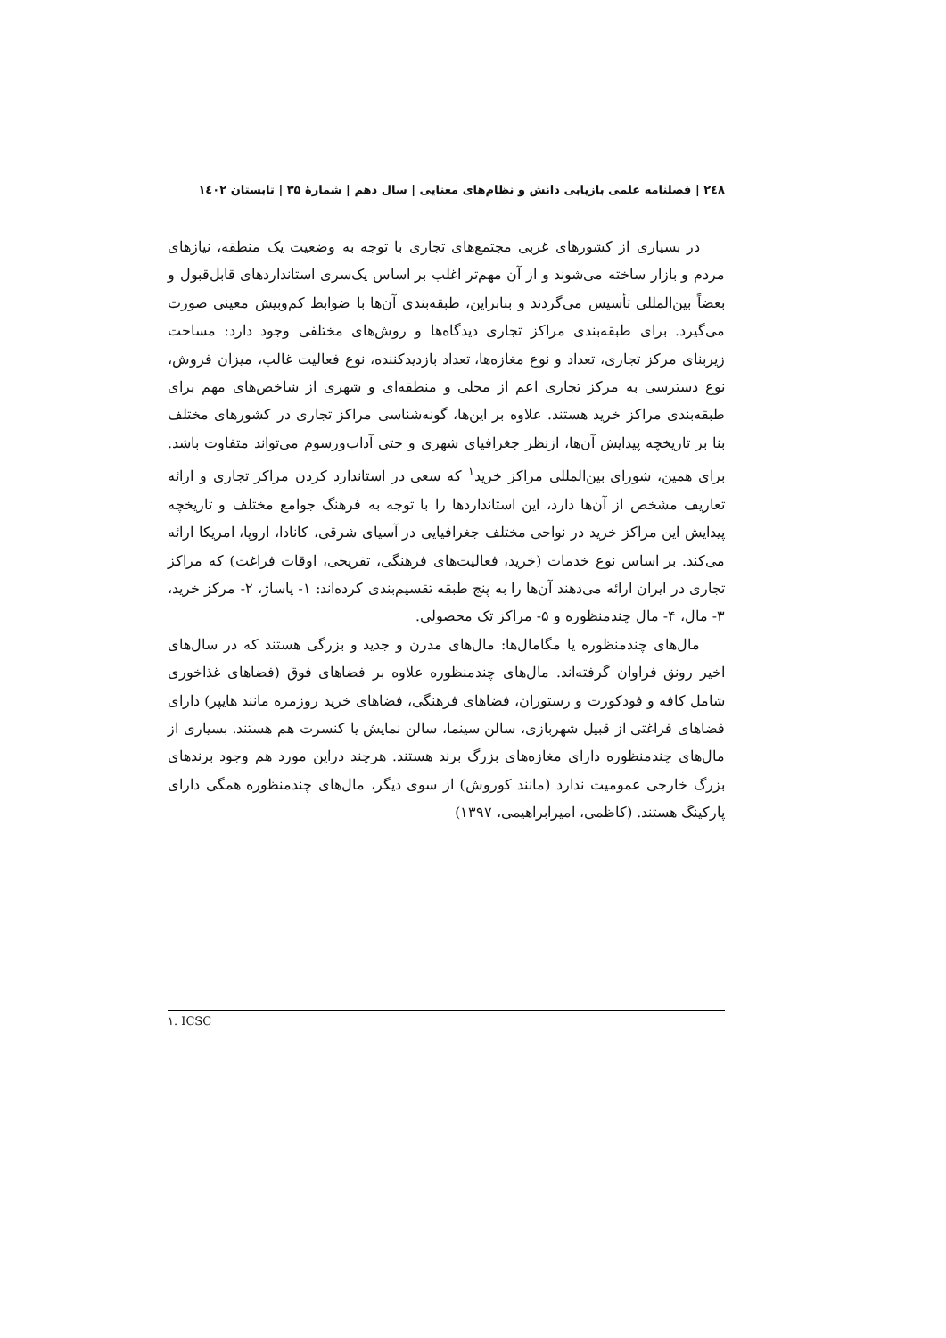۲٤۸ | فصلنامه علمی بازیابی دانش و نظام‌های معنایی | سال دهم | شمارۀ ۳۵ | تابستان ۱٤۰۲
در بسیاری از کشورهای غربی مجتمع‌های تجاری با توجه به وضعیت یک منطقه، نیازهای مردم و بازار ساخته می‌شوند و از آن مهم‌تر اغلب بر اساس یک‌سری استانداردهای قابل‌قبول و بعضاً بین‌المللی تأسیس می‌گردند و بنابراین، طبقه‌بندی آن‌ها با ضوابط کم‌وبیش معینی صورت می‌گیرد. برای طبقه‌بندی مراکز تجاری دیدگاه‌ها و روش‌های مختلفی وجود دارد: مساحت زیربنای مرکز تجاری، تعداد و نوع مغازه‌ها، تعداد بازدیدکننده، نوع فعالیت غالب، میزان فروش، نوع دسترسی به مرکز تجاری اعم از محلی و منطقه‌ای و شهری از شاخص‌های مهم برای طبقه‌بندی مراکز خرید هستند. علاوه بر این‌ها، گونه‌شناسی مراکز تجاری در کشورهای مختلف بنا بر تاریخچه پیدایش آن‌ها، ازنظر جغرافیای شهری و حتی آداب‌ورسوم می‌تواند متفاوت باشد. برای همین، شورای بین‌المللی مراکز خرید<sup>۱</sup> که سعی در استاندارد کردن مراکز تجاری و ارائه تعاریف مشخص از آن‌ها دارد، این استانداردها را با توجه به فرهنگ جوامع مختلف و تاریخچه پیدایش این مراکز خرید در نواحی مختلف جغرافیایی در آسیای شرقی، کانادا، اروپا، امریکا ارائه می‌کند. بر اساس نوع خدمات (خرید، فعالیت‌های فرهنگی، تفریحی، اوقات فراغت) که مراکز تجاری در ایران ارائه می‌دهند آن‌ها را به پنج طبقه تقسیم‌بندی کرده‌اند: ۱- پاساژ، ۲- مرکز خرید، ۳- مال، ۴- مال چندمنظوره و ۵- مراکز تک محصولی.
مال‌های چندمنظوره یا مگامال‌ها: مال‌های مدرن و جدید و بزرگی هستند که در سال‌های اخیر رونق فراوان گرفته‌اند. مال‌های چندمنظوره علاوه بر فضاهای فوق (فضاهای غذاخوری شامل کافه و فودکورت و رستوران، فضاهای فرهنگی، فضاهای خرید روزمره مانند هایپر) دارای فضاهای فراغتی از قبیل شهربازی، سالن سینما، سالن نمایش یا کنسرت هم هستند. بسیاری از مال‌های چندمنظوره دارای مغازه‌های بزرگ برند هستند. هرچند دراین مورد هم وجود برندهای بزرگ خارجی عمومیت ندارد (مانند کوروش) از سوی دیگر، مال‌های چندمنظوره همگی دارای پارکینگ هستند. (کاظمی، امیرابراهیمی، ۱۳۹۷)
۱. ICSC